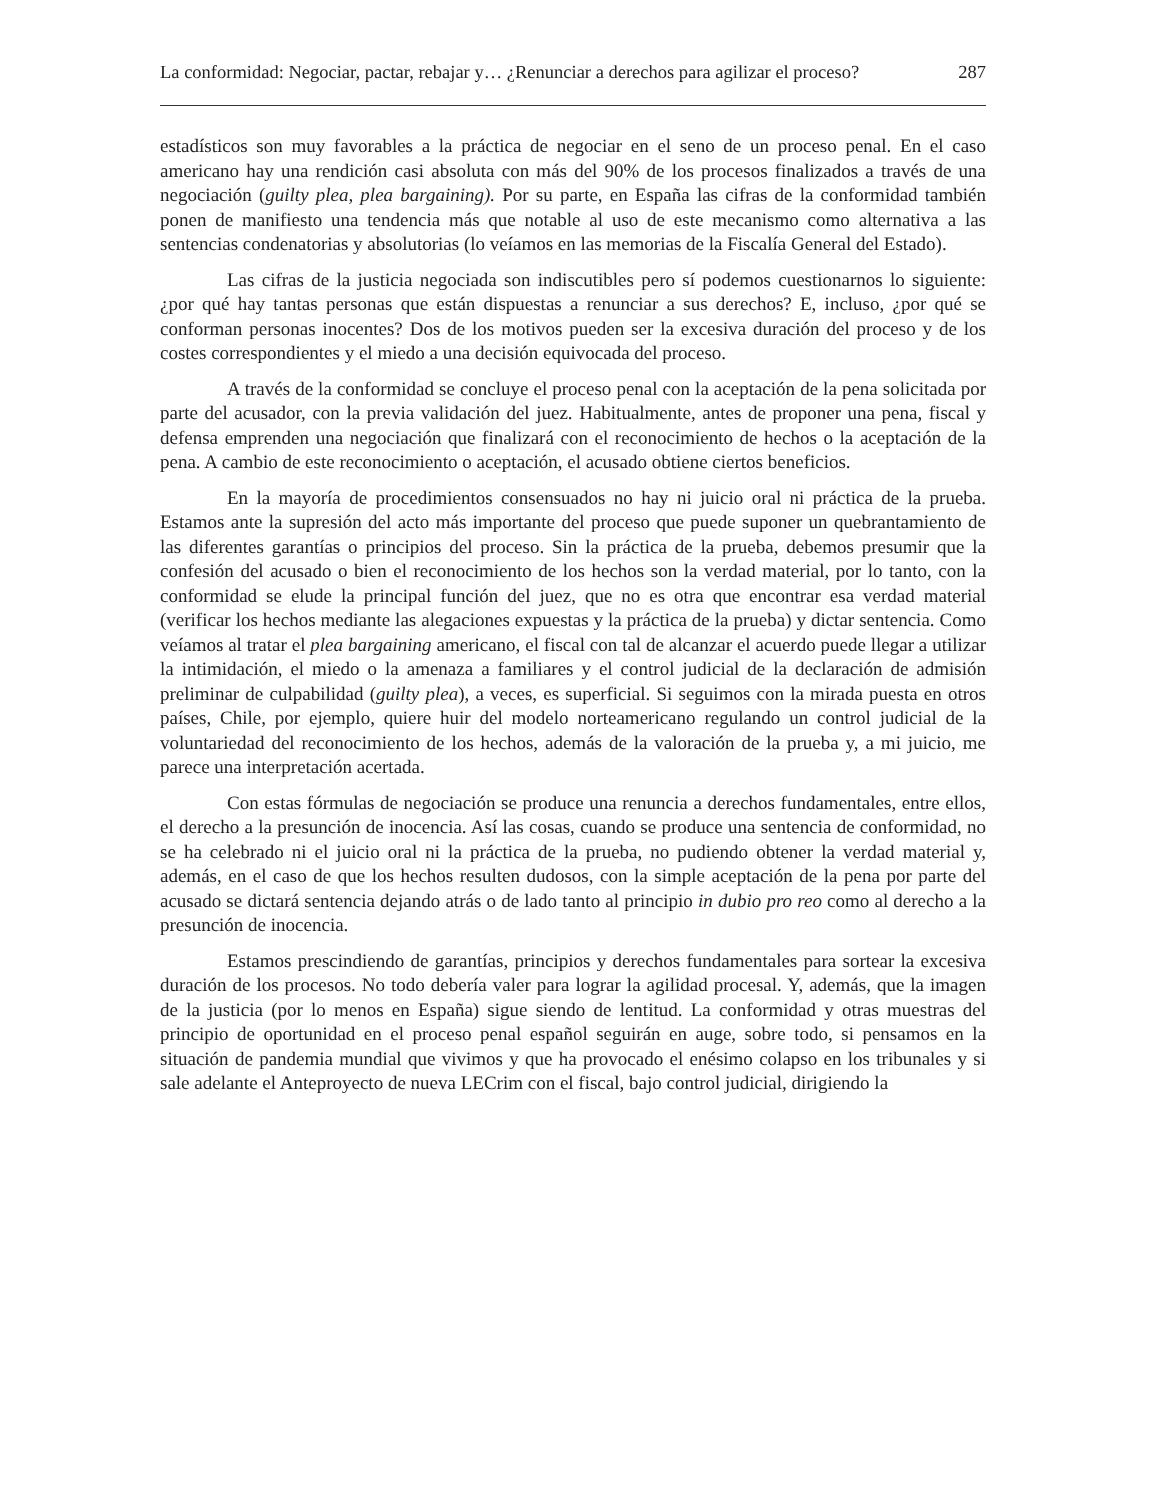La conformidad: Negociar, pactar, rebajar y… ¿Renunciar a derechos para agilizar el proceso? 287
estadísticos son muy favorables a la práctica de negociar en el seno de un proceso penal. En el caso americano hay una rendición casi absoluta con más del 90% de los procesos finalizados a través de una negociación (guilty plea, plea bargaining). Por su parte, en España las cifras de la conformidad también ponen de manifiesto una tendencia más que notable al uso de este mecanismo como alternativa a las sentencias condenatorias y absolutorias (lo veíamos en las memorias de la Fiscalía General del Estado).
Las cifras de la justicia negociada son indiscutibles pero sí podemos cuestionarnos lo siguiente: ¿por qué hay tantas personas que están dispuestas a renunciar a sus derechos? E, incluso, ¿por qué se conforman personas inocentes? Dos de los motivos pueden ser la excesiva duración del proceso y de los costes correspondientes y el miedo a una decisión equivocada del proceso.
A través de la conformidad se concluye el proceso penal con la aceptación de la pena solicitada por parte del acusador, con la previa validación del juez. Habitualmente, antes de proponer una pena, fiscal y defensa emprenden una negociación que finalizará con el reconocimiento de hechos o la aceptación de la pena. A cambio de este reconocimiento o aceptación, el acusado obtiene ciertos beneficios.
En la mayoría de procedimientos consensuados no hay ni juicio oral ni práctica de la prueba. Estamos ante la supresión del acto más importante del proceso que puede suponer un quebrantamiento de las diferentes garantías o principios del proceso. Sin la práctica de la prueba, debemos presumir que la confesión del acusado o bien el reconocimiento de los hechos son la verdad material, por lo tanto, con la conformidad se elude la principal función del juez, que no es otra que encontrar esa verdad material (verificar los hechos mediante las alegaciones expuestas y la práctica de la prueba) y dictar sentencia. Como veíamos al tratar el plea bargaining americano, el fiscal con tal de alcanzar el acuerdo puede llegar a utilizar la intimidación, el miedo o la amenaza a familiares y el control judicial de la declaración de admisión preliminar de culpabilidad (guilty plea), a veces, es superficial. Si seguimos con la mirada puesta en otros países, Chile, por ejemplo, quiere huir del modelo norteamericano regulando un control judicial de la voluntariedad del reconocimiento de los hechos, además de la valoración de la prueba y, a mi juicio, me parece una interpretación acertada.
Con estas fórmulas de negociación se produce una renuncia a derechos fundamentales, entre ellos, el derecho a la presunción de inocencia. Así las cosas, cuando se produce una sentencia de conformidad, no se ha celebrado ni el juicio oral ni la práctica de la prueba, no pudiendo obtener la verdad material y, además, en el caso de que los hechos resulten dudosos, con la simple aceptación de la pena por parte del acusado se dictará sentencia dejando atrás o de lado tanto al principio in dubio pro reo como al derecho a la presunción de inocencia.
Estamos prescindiendo de garantías, principios y derechos fundamentales para sortear la excesiva duración de los procesos. No todo debería valer para lograr la agilidad procesal. Y, además, que la imagen de la justicia (por lo menos en España) sigue siendo de lentitud. La conformidad y otras muestras del principio de oportunidad en el proceso penal español seguirán en auge, sobre todo, si pensamos en la situación de pandemia mundial que vivimos y que ha provocado el enésimo colapso en los tribunales y si sale adelante el Anteproyecto de nueva LECrim con el fiscal, bajo control judicial, dirigiendo la